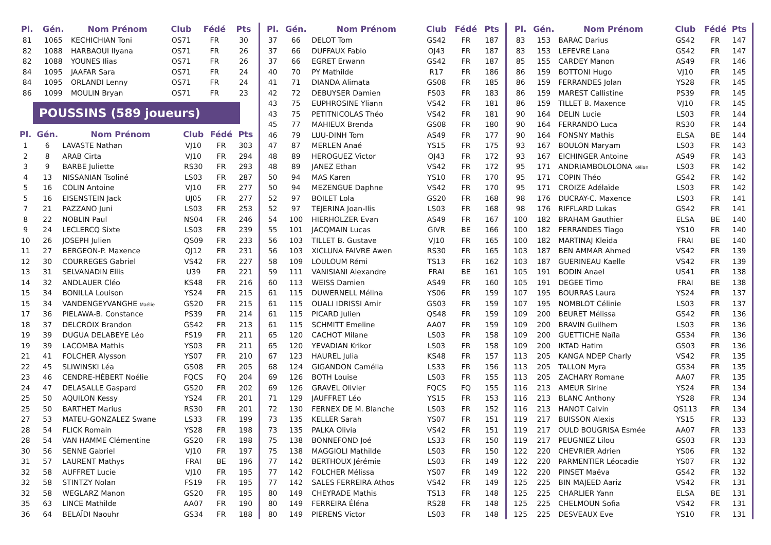| Pl. | Gén. | Nom Prénom | Club | Fédé | Pts |
| --- | --- | --- | --- | --- | --- |
| 81 | 1065 | KECHICHIAN Toni | OS71 | FR | 30 |
| 82 | 1088 | HARBAOUI Ilyana | OS71 | FR | 26 |
| 82 | 1088 | YOUNES Ilias | OS71 | FR | 26 |
| 84 | 1095 | JAAFAR Sara | OS71 | FR | 24 |
| 84 | 1095 | ORLANDI Lenny | OS71 | FR | 24 |
| 86 | 1099 | MOULIN Bryan | OS71 | FR | 23 |
POUSSINS (589 joueurs)
| Pl. | Gén. | Nom Prénom | Club | Fédé | Pts |
| --- | --- | --- | --- | --- | --- |
| 1 | 6 | LAVASTE Nathan | VJ10 | FR | 303 |
| 2 | 8 | ARAB Cirta | VJ10 | FR | 294 |
| 3 | 9 | BARBE Juliette | RS30 | FR | 293 |
| 4 | 13 | NISSANIAN Tsoliné | LS03 | FR | 287 |
| 5 | 16 | COLIN Antoine | VJ10 | FR | 277 |
| 5 | 16 | EISENSTEIN Jack | UJ05 | FR | 277 |
| 7 | 21 | PAZZANO Juni | LS03 | FR | 253 |
| 8 | 22 | NOBLIN Paul | NS04 | FR | 246 |
| 9 | 24 | LECLERCQ Sixte | LS03 | FR | 239 |
| 10 | 26 | JOSEPH Julien | QS09 | FR | 233 |
| 11 | 27 | BERGEON-P. Maxence | QJ12 | FR | 231 |
| 12 | 30 | COURREGES Gabriel | VS42 | FR | 227 |
| 13 | 31 | SELVANADIN Ellis | U39 | FR | 221 |
| 14 | 32 | ANDLAUER Cléo | KS48 | FR | 216 |
| 15 | 34 | BONILLA Louison | YS24 | FR | 215 |
| 15 | 34 | VANDENGEYVANGHE Maélie | GS20 | FR | 215 |
| 17 | 36 | PIELAWA-B. Constance | PS39 | FR | 214 |
| 18 | 37 | DELCROIX Brandon | GS42 | FR | 213 |
| 19 | 39 | DUGUA DELABEYE Léo | FS19 | FR | 211 |
| 19 | 39 | LACOMBA Mathis | YS03 | FR | 211 |
| 21 | 41 | FOLCHER Alysson | YS07 | FR | 210 |
| 22 | 45 | SLIWINSKI Léa | GS08 | FR | 205 |
| 23 | 46 | CENDRE-HÉBERT Noélie | FQCS | FQ | 204 |
| 24 | 47 | DELASALLE Gaspard | GS20 | FR | 202 |
| 25 | 50 | AQUILON Kessy | YS24 | FR | 201 |
| 25 | 50 | BARTHET Marius | RS30 | FR | 201 |
| 27 | 53 | MATEU-GONZALEZ Swane | LS33 | FR | 199 |
| 28 | 54 | FLICK Romain | YS28 | FR | 198 |
| 28 | 54 | VAN HAMME Clémentine | GS20 | FR | 198 |
| 30 | 56 | SENNE Gabriel | VJ10 | FR | 197 |
| 31 | 57 | LAURENT Mathys | FRAI | BE | 196 |
| 32 | 58 | AUFFRET Lucie | VJ10 | FR | 195 |
| 32 | 58 | STINTZY Nolan | FS19 | FR | 195 |
| 32 | 58 | WEGLARZ Manon | GS20 | FR | 195 |
| 35 | 63 | LINCE Mathilde | AA07 | FR | 190 |
| 36 | 64 | BELAÏDI Naouhr | GS34 | FR | 188 |
| Pl. | Gén. | Nom Prénom | Club | Fédé | Pts |
| --- | --- | --- | --- | --- | --- |
| 37 | 66 | DELOT Tom | GS42 | FR | 187 |
| 37 | 66 | DUFFAUX Fabio | OJ43 | FR | 187 |
| 37 | 66 | EGRET Erwann | GS42 | FR | 187 |
| 40 | 70 | PY Mathilde | R17 | FR | 186 |
| 41 | 71 | DIANDA Alimata | GS08 | FR | 185 |
| 42 | 72 | DEBUYSER Damien | FS03 | FR | 183 |
| 43 | 75 | EUPHROSINE Yliann | VS42 | FR | 181 |
| 43 | 75 | PETITNICOLAS Théo | VS42 | FR | 181 |
| 45 | 77 | MAHIEUX Brenda | GS08 | FR | 180 |
| 46 | 79 | LUU-DINH Tom | AS49 | FR | 177 |
| 47 | 87 | MERLEN Anaé | YS15 | FR | 175 |
| 48 | 89 | HEROGUEZ Victor | OJ43 | FR | 172 |
| 48 | 89 | JANEZ Ethan | VS42 | FR | 172 |
| 50 | 94 | MAS Karen | YS10 | FR | 170 |
| 50 | 94 | MEZENGUE Daphne | VS42 | FR | 170 |
| 52 | 97 | BOILET Lola | GS20 | FR | 168 |
| 52 | 97 | TEJERINA Joan-Ilis | LS03 | FR | 168 |
| 54 | 100 | HIERHOLZER Evan | AS49 | FR | 167 |
| 55 | 101 | JACQMAIN Lucas | GIVR | BE | 166 |
| 56 | 103 | TILLET B. Gustave | VJ10 | FR | 165 |
| 56 | 103 | XICLUNA FAIVRE Awen | RS30 | FR | 165 |
| 58 | 109 | LOULOUM Rémi | TS13 | FR | 162 |
| 59 | 111 | VANISIANI Alexandre | FRAI | BE | 161 |
| 60 | 113 | WEISS Damien | AS49 | FR | 160 |
| 61 | 115 | DUWERNELL Mélina | YS06 | FR | 159 |
| 61 | 115 | OUALI IDRISSI Amir | GS03 | FR | 159 |
| 61 | 115 | PICARD Julien | QS48 | FR | 159 |
| 61 | 115 | SCHMITT Emeline | AA07 | FR | 159 |
| 65 | 120 | CACHOT Milane | LS03 | FR | 158 |
| 65 | 120 | YEVADIAN Krikor | LS03 | FR | 158 |
| 67 | 123 | HAUREL Julia | KS48 | FR | 157 |
| 68 | 124 | GIGANDON Camélia | LS33 | FR | 156 |
| 69 | 126 | BOTH Louise | LS03 | FR | 155 |
| 69 | 126 | GRAVEL Olivier | FQCS | FQ | 155 |
| 71 | 129 | JAUFFRET Léo | YS15 | FR | 153 |
| 72 | 130 | FERNEX DE M. Blanche | LS03 | FR | 152 |
| 73 | 135 | KELLER Sarah | YS07 | FR | 151 |
| 73 | 135 | PALKA Olivia | VS42 | FR | 151 |
| 75 | 138 | BONNEFOND Joé | LS33 | FR | 150 |
| 75 | 138 | MAGGIOLI Mathilde | LS03 | FR | 150 |
| 77 | 142 | BERTHOUX Jérémie | LS03 | FR | 149 |
| 77 | 142 | FOLCHER Mélissa | YS07 | FR | 149 |
| 77 | 142 | SALES FERREIRA Athos | VS42 | FR | 149 |
| 80 | 149 | CHEYRADE Mathis | TS13 | FR | 148 |
| 80 | 149 | FERREIRA Éléna | RS28 | FR | 148 |
| 80 | 149 | PIERENS Victor | LS03 | FR | 148 |
| Pl. | Gén. | Nom Prénom | Club | Fédé | Pts |
| --- | --- | --- | --- | --- | --- |
| 83 | 153 | BARAC Darius | GS42 | FR | 147 |
| 83 | 153 | LEFEVRE Lana | GS42 | FR | 147 |
| 85 | 155 | CARDEY Manon | AS49 | FR | 146 |
| 86 | 159 | BOTTONI Hugo | VJ10 | FR | 145 |
| 86 | 159 | FERRANDES Jolan | YS28 | FR | 145 |
| 86 | 159 | MAREST Callistine | PS39 | FR | 145 |
| 86 | 159 | TILLET B. Maxence | VJ10 | FR | 145 |
| 90 | 164 | DELIN Lucie | LS03 | FR | 144 |
| 90 | 164 | FERRANDO Luca | RS30 | FR | 144 |
| 90 | 164 | FONSNY Mathis | ELSA | BE | 144 |
| 93 | 167 | BOULON Maryam | LS03 | FR | 143 |
| 93 | 167 | EICHINGER Antoine | AS49 | FR | 143 |
| 95 | 171 | ANDRIAMBOLOLONA Kélian | LS03 | FR | 142 |
| 95 | 171 | COPIN Théo | GS42 | FR | 142 |
| 95 | 171 | CROIZE Adélaïde | LS03 | FR | 142 |
| 98 | 176 | DUCRAY-C. Maxence | LS03 | FR | 141 |
| 98 | 176 | RIFFLARD Lukas | GS42 | FR | 141 |
| 100 | 182 | BRAHAM Gauthier | ELSA | BE | 140 |
| 100 | 182 | FERRANDES Tiago | YS10 | FR | 140 |
| 100 | 182 | MARTINAJ Kleida | FRAI | BE | 140 |
| 103 | 187 | BEN AMMAR Ahmed | VS42 | FR | 139 |
| 103 | 187 | GUERINEAU Kaelle | VS42 | FR | 139 |
| 105 | 191 | BODIN Anael | US41 | FR | 138 |
| 105 | 191 | DEGEE Timo | FRAI | BE | 138 |
| 107 | 195 | BOURRAS Laura | YS24 | FR | 137 |
| 107 | 195 | NOMBLOT Célinie | LS03 | FR | 137 |
| 109 | 200 | BEURET Mélissa | GS42 | FR | 136 |
| 109 | 200 | BRAVIN Guilhem | LS03 | FR | 136 |
| 109 | 200 | GUETTICHE Naïla | GS34 | FR | 136 |
| 109 | 200 | IKTAD Hatim | GS03 | FR | 136 |
| 113 | 205 | KANGA NDEP Charly | VS42 | FR | 135 |
| 113 | 205 | TALLON Myra | GS34 | FR | 135 |
| 113 | 205 | ZACHARY Romane | AA07 | FR | 135 |
| 116 | 213 | AMEUR Sirine | YS24 | FR | 134 |
| 116 | 213 | BLANC Anthony | YS28 | FR | 134 |
| 116 | 213 | HANOT Calvin | QS113 | FR | 134 |
| 119 | 217 | BUISSON Alexis | YS15 | FR | 133 |
| 119 | 217 | OULD BOUGRISA Esmée | AA07 | FR | 133 |
| 119 | 217 | PEUGNIEZ Lilou | GS03 | FR | 133 |
| 122 | 220 | CHEVRIER Adrien | YS06 | FR | 132 |
| 122 | 220 | PARMENTIER Léocadie | YS07 | FR | 132 |
| 122 | 220 | PINSET Maëva | GS42 | FR | 132 |
| 125 | 225 | BIN MAJEED Aariz | VS42 | FR | 131 |
| 125 | 225 | CHARLIER Yann | ELSA | BE | 131 |
| 125 | 225 | CHELMOUN Sofia | VS42 | FR | 131 |
| 125 | 225 | DESVEAUX Eve | YS10 | FR | 131 |